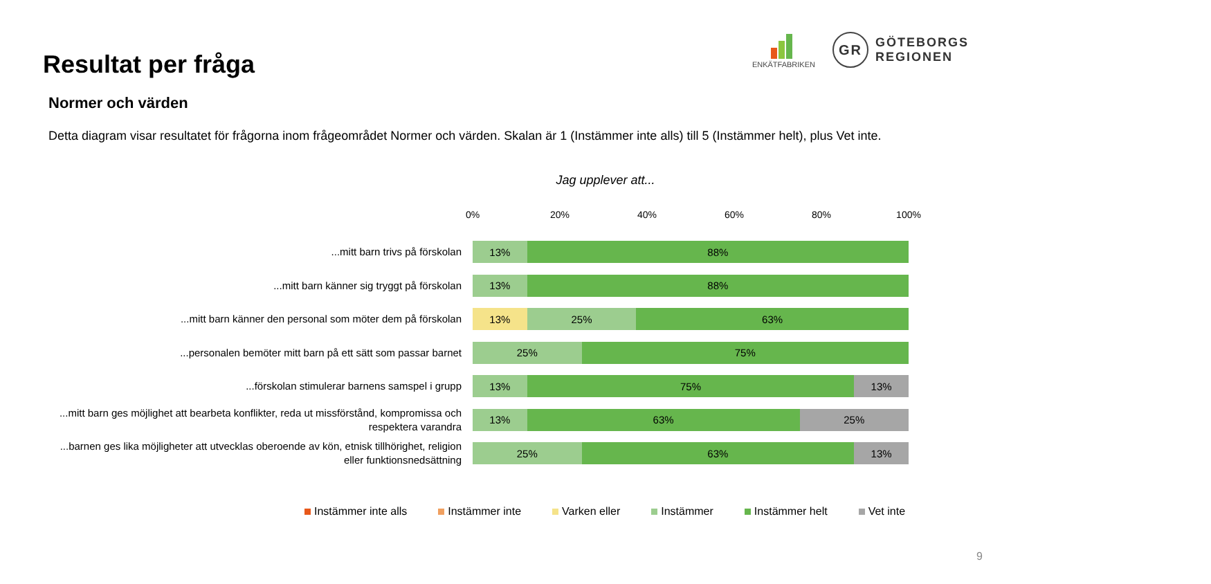Resultat per fråga
ENKÄTFABRIKEN
GR
GÖTEBORGS
REGIONEN
Normer och värden
Detta diagram visar resultatet för frågorna inom frågeområdet Normer och värden. Skalan är 1 (Instämmer inte alls) till 5 (Instämmer helt), plus Vet inte.
Jag upplever att...
0% 20% 40% 60% 80% 100%
...mitt barn trivs på förskolan
13% 88%
...mitt barn känner sig tryggt på förskolan
13% 88%
...mitt barn känner den personal som möter dem på förskolan
13% 25% 63%
...personalen bemöter mitt barn på ett sätt som passar barnet
25% 75%
...förskolan stimulerar barnens samspel i grupp
13% 75% 13%
...mitt barn ges möjlighet att bearbeta konflikter, reda ut missförstånd, kompromissa och respektera varandra
13% 63% 25%
...barnen ges lika möjligheter att utvecklas oberoende av kön, etnisk tillhörighet, religion eller funktionsnedsättning
25% 63% 13%
Instämmer inte alls Instämmer inte Varken eller Instämmer Instämmer helt Vet inte
9